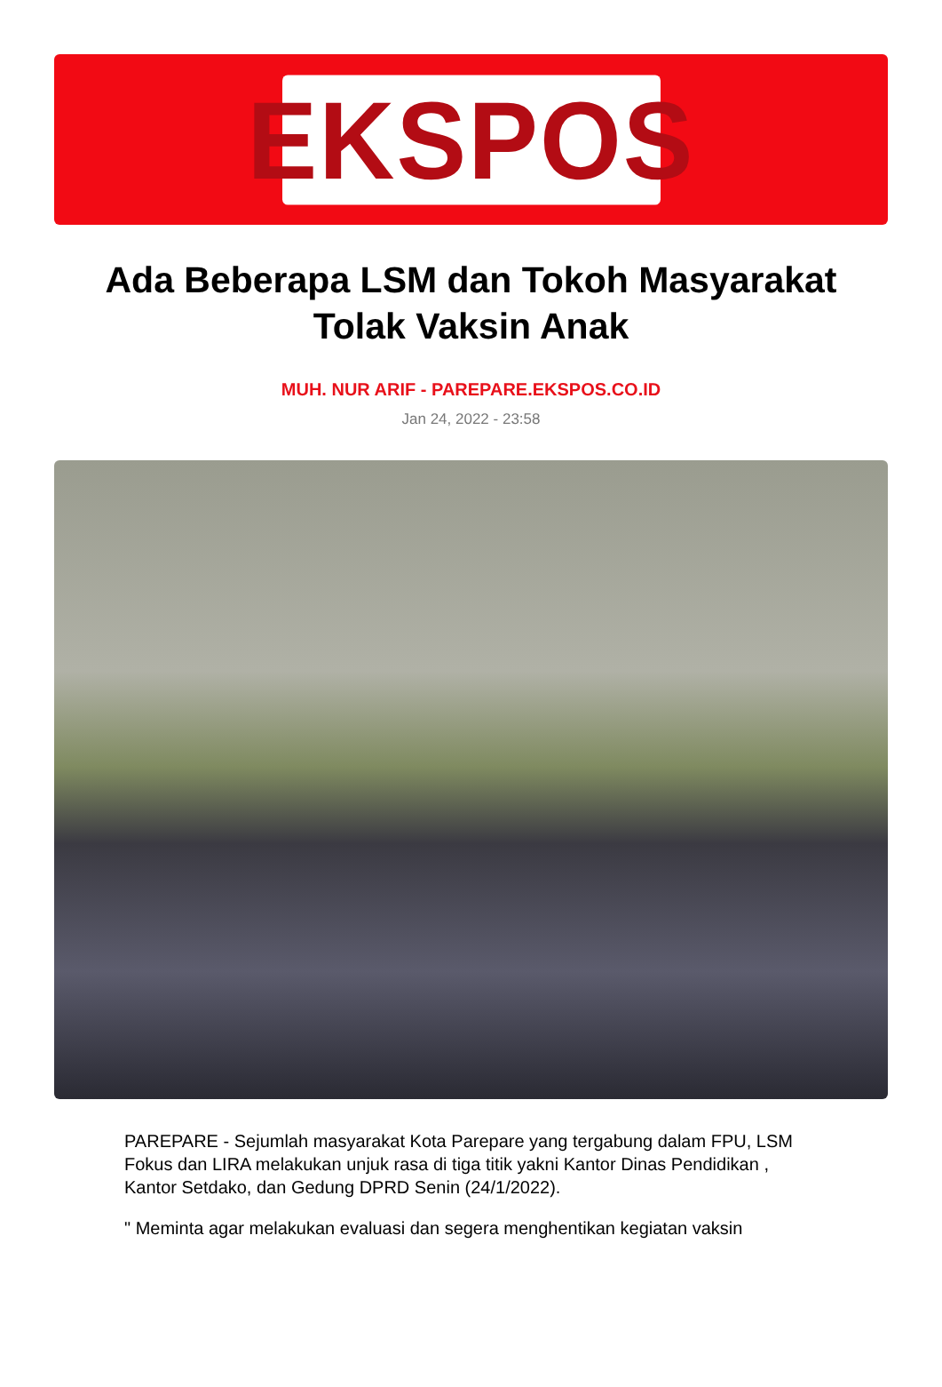EKSPOS
Ada Beberapa LSM dan Tokoh Masyarakat Tolak Vaksin Anak
MUH. NUR ARIF - PAREPARE.EKSPOS.CO.ID
Jan 24, 2022 - 23:58
PAREPARE - Sejumlah masyarakat Kota Parepare yang tergabung dalam FPU, LSM Fokus dan LIRA melakukan unjuk rasa di tiga titik yakni Kantor Dinas Pendidikan , Kantor Setdako, dan Gedung DPRD Senin (24/1/2022).
" Meminta agar melakukan evaluasi dan segera menghentikan kegiatan vaksin